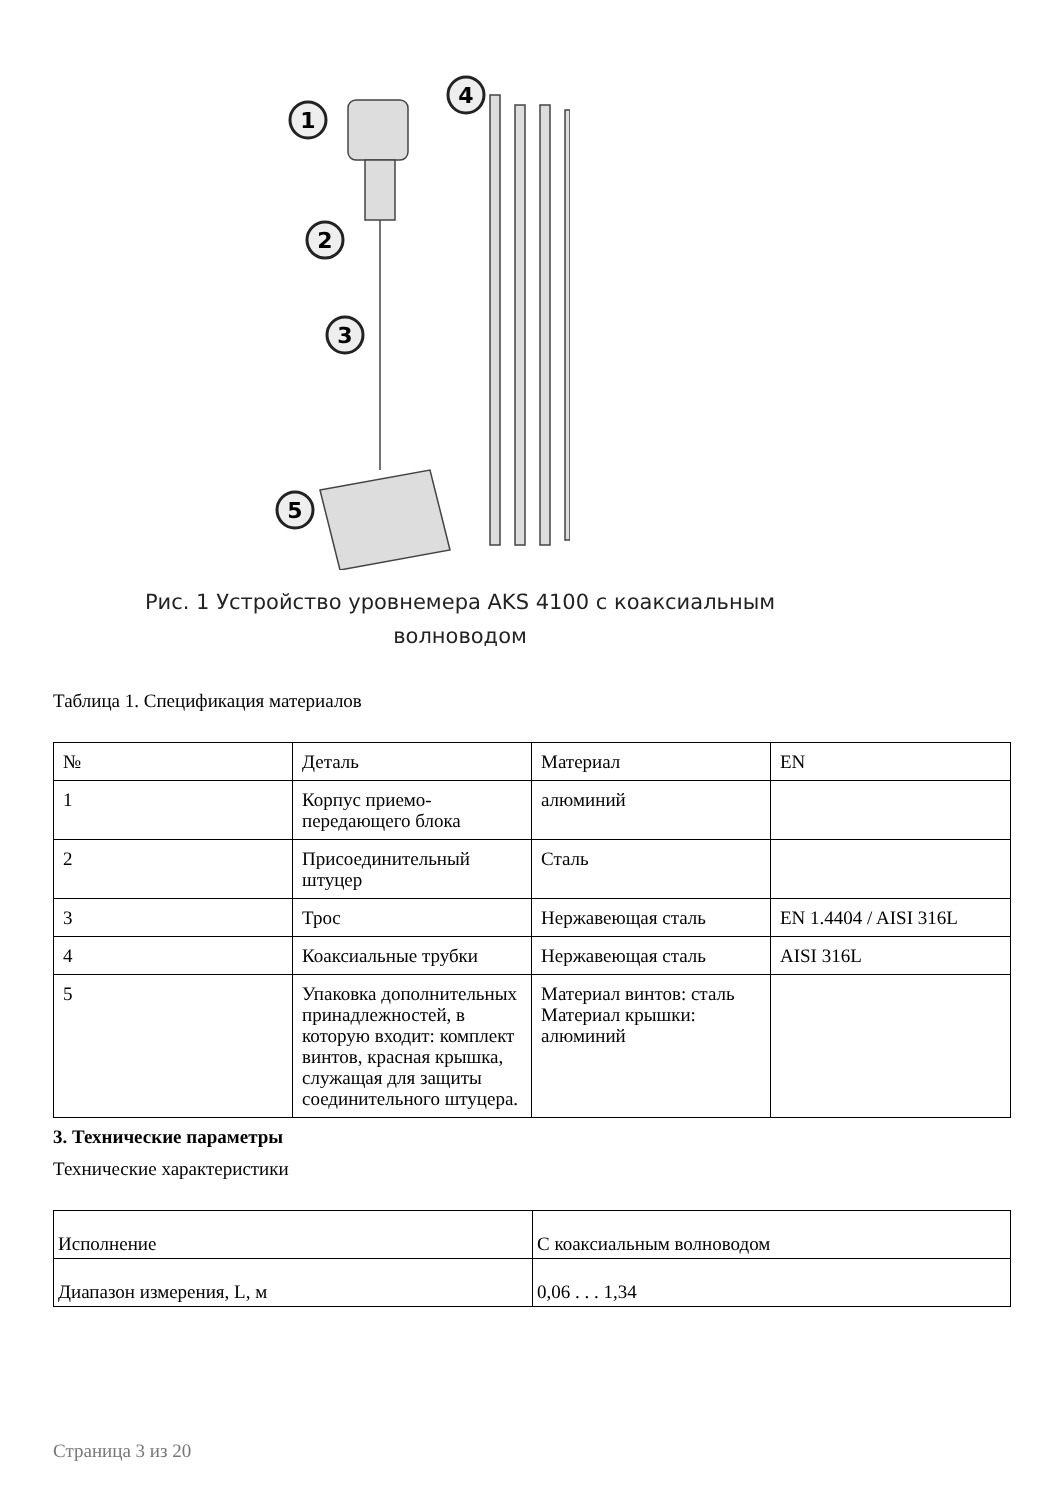1
2
3
4
5
Рис. 1 Устройство уровнемера AKS 4100 с коаксиальным
волноводом
Таблица 1. Спецификация материалов
| № | Деталь | Материал | EN |
| 1 | Корпус приемо- передающего блока | алюминий | |
| 2 | Присоединительный штуцер | Сталь | |
| 3 | Трос | Нержавеющая сталь | EN 1.4404 / AISI 316L |
| 4 | Коаксиальные трубки | Нержавеющая сталь | AISI 316L |
| 5 | Упаковка дополнительных принадлежностей, в которую входит: комплект винтов, красная крышка, служащая для защиты соединительного штуцера. | Материал винтов: сталь Материал крышки: алюминий | |
3. Технические параметры
Технические характеристики
| Исполнение | С коаксиальным волноводом |
| Диапазон измерения, L, м | 0,06 . . . 1,34 |
Страница 3 из 20